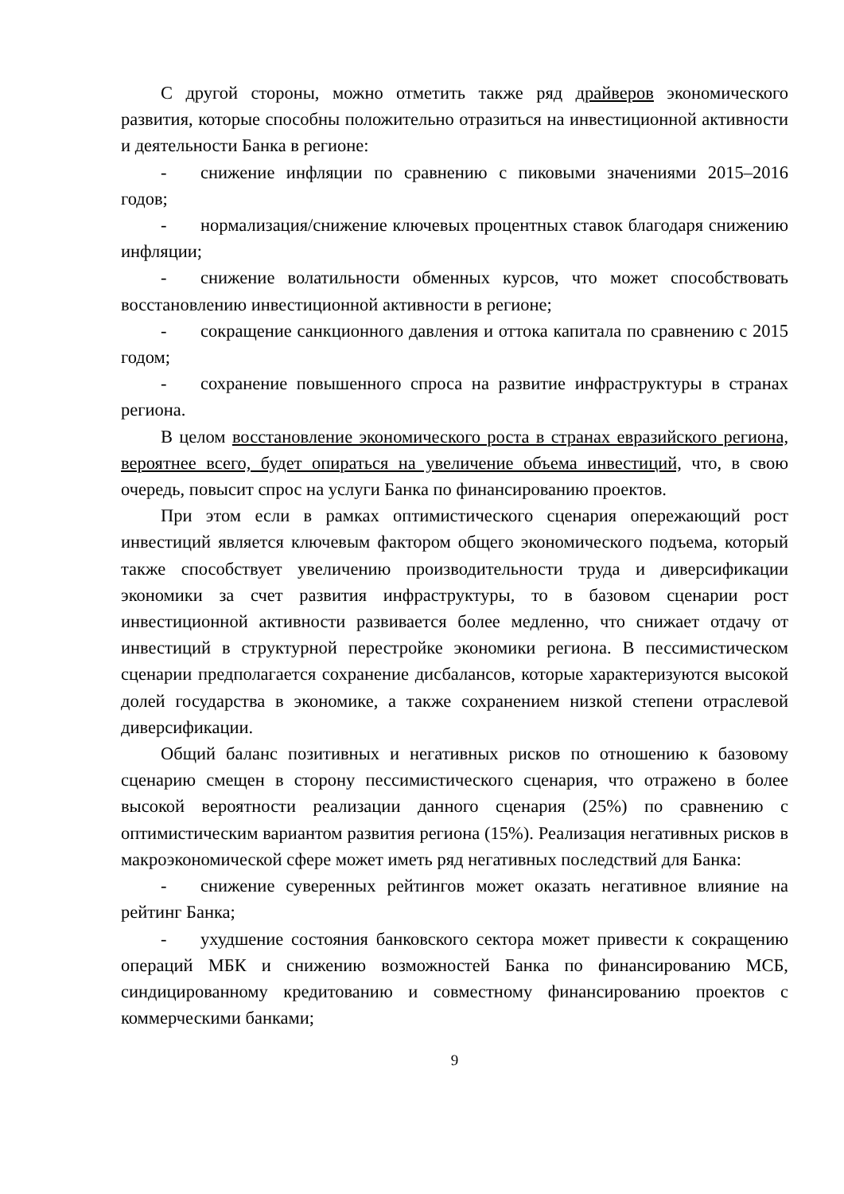С другой стороны, можно отметить также ряд драйверов экономического развития, которые способны положительно отразиться на инвестиционной активности и деятельности Банка в регионе:
- снижение инфляции по сравнению с пиковыми значениями 2015–2016 годов;
- нормализация/снижение ключевых процентных ставок благодаря снижению инфляции;
- снижение волатильности обменных курсов, что может способствовать восстановлению инвестиционной активности в регионе;
- сокращение санкционного давления и оттока капитала по сравнению с 2015 годом;
- сохранение повышенного спроса на развитие инфраструктуры в странах региона.
В целом восстановление экономического роста в странах евразийского региона, вероятнее всего, будет опираться на увеличение объема инвестиций, что, в свою очередь, повысит спрос на услуги Банка по финансированию проектов.
При этом если в рамках оптимистического сценария опережающий рост инвестиций является ключевым фактором общего экономического подъема, который также способствует увеличению производительности труда и диверсификации экономики за счет развития инфраструктуры, то в базовом сценарии рост инвестиционной активности развивается более медленно, что снижает отдачу от инвестиций в структурной перестройке экономики региона. В пессимистическом сценарии предполагается сохранение дисбалансов, которые характеризуются высокой долей государства в экономике, а также сохранением низкой степени отраслевой диверсификации.
Общий баланс позитивных и негативных рисков по отношению к базовому сценарию смещен в сторону пессимистического сценария, что отражено в более высокой вероятности реализации данного сценария (25%) по сравнению с оптимистическим вариантом развития региона (15%). Реализация негативных рисков в макроэкономической сфере может иметь ряд негативных последствий для Банка:
- снижение суверенных рейтингов может оказать негативное влияние на рейтинг Банка;
- ухудшение состояния банковского сектора может привести к сокращению операций МБК и снижению возможностей Банка по финансированию МСБ, синдицированному кредитованию и совместному финансированию проектов с коммерческими банками;
9